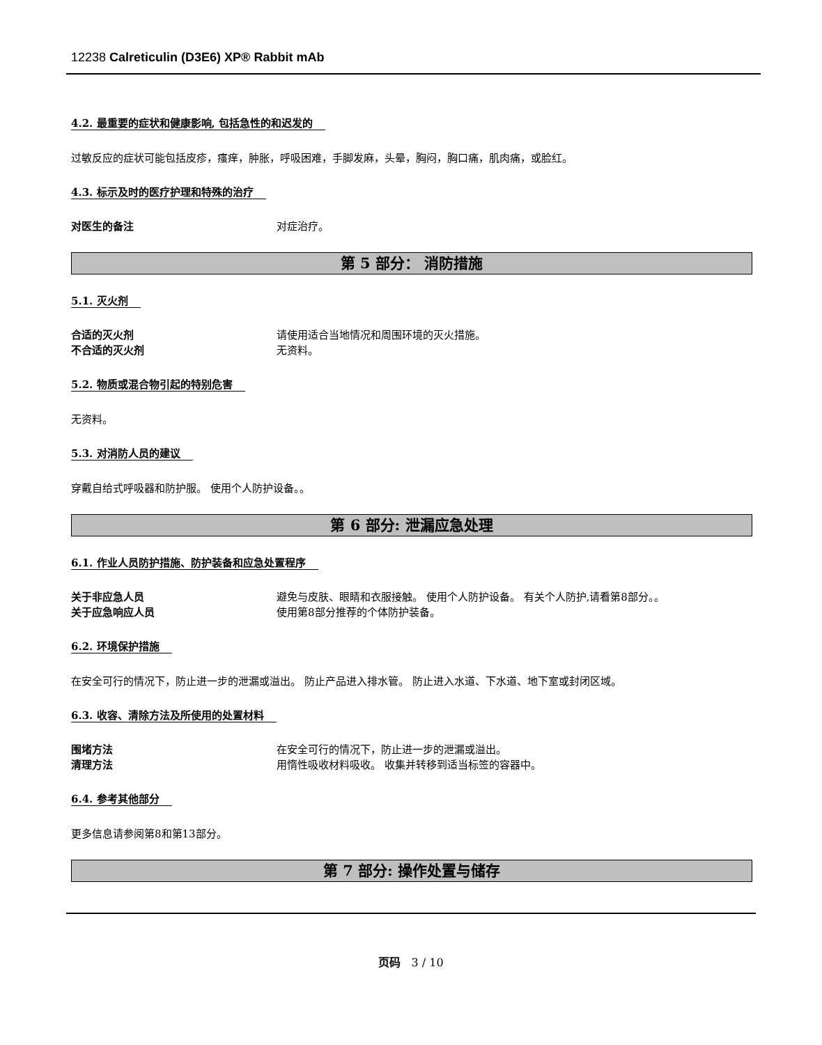12238 Calreticulin (D3E6) XP® Rabbit mAb
4.2. 最重要的症状和健康影响, 包括急性的和迟发的
过敏反应的症状可能包括皮疹，瘙痒，肿胀，呼吸困难，手脚发麻，头晕，胸闷，胸口痛，肌肉痛，或脸红。
4.3. 标示及时的医疗护理和特殊的治疗
对医生的备注 对症治疗。
第 5 部分： 消防措施
5.1. 灭火剂
合适的灭火剂 请使用适合当地情况和周围环境的灭火措施。
不合适的灭火剂 无资料。
5.2. 物质或混合物引起的特别危害
无资料。
5.3. 对消防人员的建议
穿戴自给式呼吸器和防护服。 使用个人防护设备。。
第 6 部分: 泄漏应急处理
6.1. 作业人员防护措施、防护装备和应急处置程序
关于非应急人员 避免与皮肤、眼睛和衣服接触。 使用个人防护设备。 有关个人防护,请看第8部分。。
关于应急响应人员 使用第8部分推荐的个体防护装备。
6.2. 环境保护措施
在安全可行的情况下，防止进一步的泄漏或溢出。 防止产品进入排水管。 防止进入水道、下水道、地下室或封闭区域。
6.3. 收容、清除方法及所使用的处置材料
围堵方法 在安全可行的情况下，防止进一步的泄漏或溢出。
清理方法 用惰性吸收材料吸收。 收集并转移到适当标签的容器中。
6.4. 参考其他部分
更多信息请参阅第8和第13部分。
第 7 部分: 操作处置与储存
页码 3 / 10